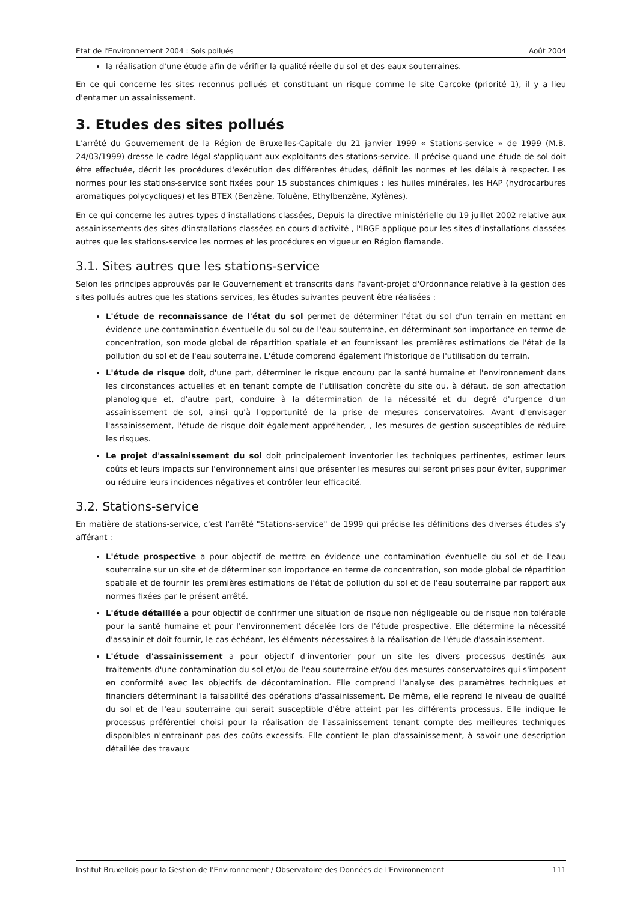Etat de l'Environnement 2004 : Sols pollués Août 2004
la réalisation d'une étude afin de vérifier la qualité réelle du sol et des eaux souterraines.
En ce qui concerne les sites reconnus pollués et constituant un risque comme le site Carcoke (priorité 1), il y a lieu d'entamer un assainissement.
3. Etudes des sites pollués
L'arrêté du Gouvernement de la Région de Bruxelles-Capitale du 21 janvier 1999 « Stations-service » de 1999 (M.B. 24/03/1999) dresse le cadre légal s'appliquant aux exploitants des stations-service. Il précise quand une étude de sol doit être effectuée, décrit les procédures d'exécution des différentes études, définit les normes et les délais à respecter. Les normes pour les stations-service sont fixées pour 15 substances chimiques : les huiles minérales, les HAP (hydrocarbures aromatiques polycycliques) et les BTEX (Benzène, Toluène, Ethylbenzène, Xylènes).
En ce qui concerne les autres types d'installations classées, Depuis la directive ministérielle du 19 juillet 2002 relative aux assainissements des sites d'installations classées en cours d'activité , l'IBGE applique pour les sites d'installations classées autres que les stations-service les normes et les procédures en vigueur en Région flamande.
3.1. Sites autres que les stations-service
Selon les principes approuvés par le Gouvernement et transcrits dans l'avant-projet d'Ordonnance relative à la gestion des sites pollués autres que les stations services, les études suivantes peuvent être réalisées :
L'étude de reconnaissance de l'état du sol permet de déterminer l'état du sol d'un terrain en mettant en évidence une contamination éventuelle du sol ou de l'eau souterraine, en déterminant son importance en terme de concentration, son mode global de répartition spatiale et en fournissant les premières estimations de l'état de la pollution du sol et de l'eau souterraine. L'étude comprend également l'historique de l'utilisation du terrain.
L'étude de risque doit, d'une part, déterminer le risque encouru par la santé humaine et l'environnement dans les circonstances actuelles et en tenant compte de l'utilisation concrète du site ou, à défaut, de son affectation planologique et, d'autre part, conduire à la détermination de la nécessité et du degré d'urgence d'un assainissement de sol, ainsi qu'à l'opportunité de la prise de mesures conservatoires. Avant d'envisager l'assainissement, l'étude de risque doit également appréhender, , les mesures de gestion susceptibles de réduire les risques.
Le projet d'assainissement du sol doit principalement inventorier les techniques pertinentes, estimer leurs coûts et leurs impacts sur l'environnement ainsi que présenter les mesures qui seront prises pour éviter, supprimer ou réduire leurs incidences négatives et contrôler leur efficacité.
3.2. Stations-service
En matière de stations-service, c'est l'arrêté "Stations-service" de 1999 qui précise les définitions des diverses études s'y afférant :
L'étude prospective a pour objectif de mettre en évidence une contamination éventuelle du sol et de l'eau souterraine sur un site et de déterminer son importance en terme de concentration, son mode global de répartition spatiale et de fournir les premières estimations de l'état de pollution du sol et de l'eau souterraine par rapport aux normes fixées par le présent arrêté.
L'étude détaillée a pour objectif de confirmer une situation de risque non négligeable ou de risque non tolérable pour la santé humaine et pour l'environnement décelée lors de l'étude prospective. Elle détermine la nécessité d'assainir et doit fournir, le cas échéant, les éléments nécessaires à la réalisation de l'étude d'assainissement.
L'étude d'assainissement a pour objectif d'inventorier pour un site les divers processus destinés aux traitements d'une contamination du sol et/ou de l'eau souterraine et/ou des mesures conservatoires qui s'imposent en conformité avec les objectifs de décontamination. Elle comprend l'analyse des paramètres techniques et financiers déterminant la faisabilité des opérations d'assainissement. De même, elle reprend le niveau de qualité du sol et de l'eau souterraine qui serait susceptible d'être atteint par les différents processus. Elle indique le processus préférentiel choisi pour la réalisation de l'assainissement tenant compte des meilleures techniques disponibles n'entraînant pas des coûts excessifs. Elle contient le plan d'assainissement, à savoir une description détaillée des travaux
Institut Bruxellois pour la Gestion de l'Environnement / Observatoire des Données de l'Environnement 111